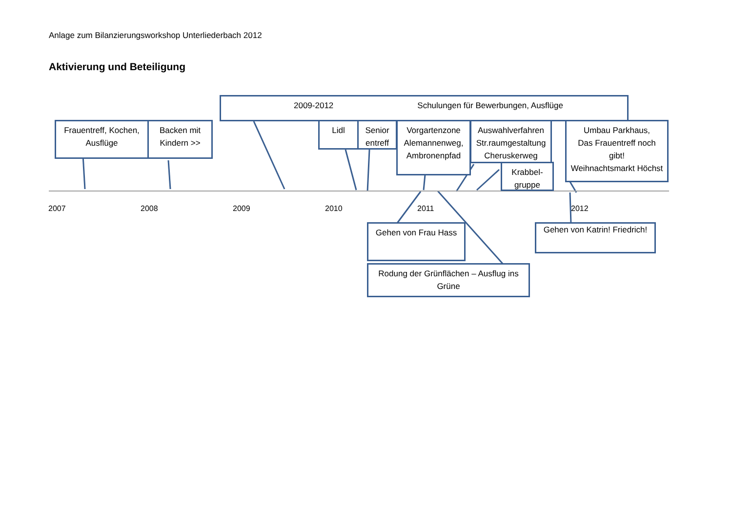Anlage zum Bilanzierungsworkshop Unterliederbach 2012
Aktivierung und Beteiligung
2009-2012 Schulungen für Bewerbungen, Ausflüge
Frauentreff, Kochen,
Ausflüge
Backen mit
Kindern >>
Lidl
Senior
entreff
Vorgartenzone
Alemannenweg,
Ambronenpfad
Auswahlverfahren
Str.raumgestaltung
Cheruskerweg
Krabbel-
gruppe
Umbau Parkhaus,
Das Frauentreff noch
gibt!
Weihnachtsmarkt Höchst
2007
2008
2009
2010
2011
2012
Gehen von Frau Hass
Gehen von Katrin! Friedrich!
Rodung der Grünflächen – Ausflug ins
Grüne